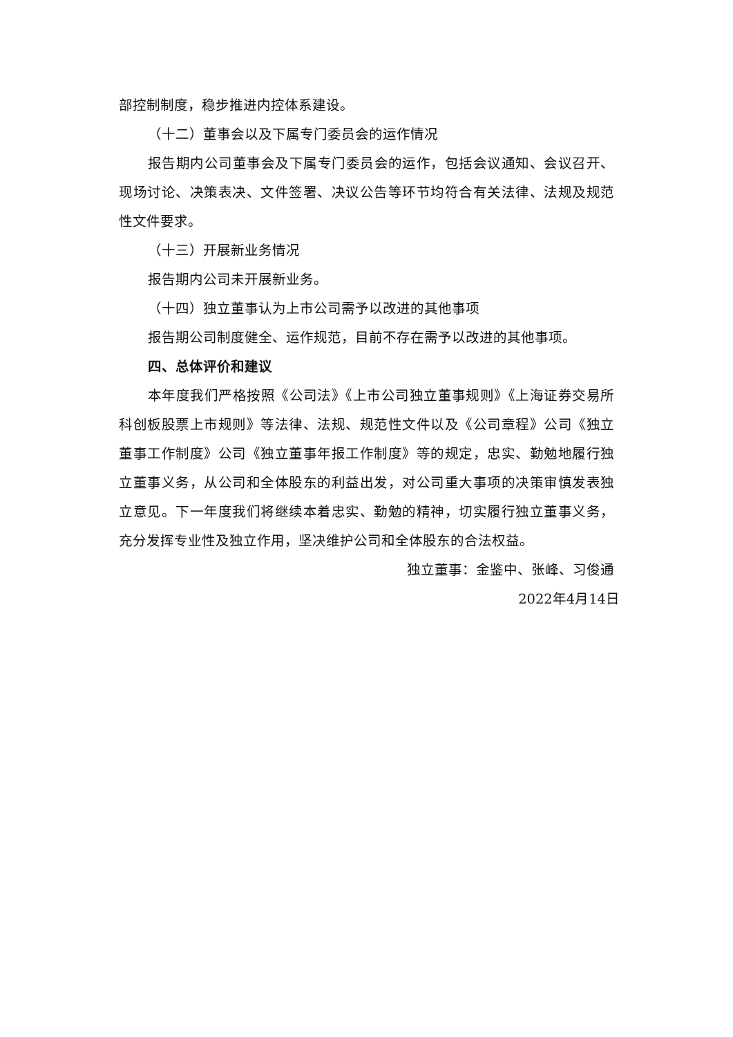部控制制度，稳步推进内控体系建设。
（十二）董事会以及下属专门委员会的运作情况
报告期内公司董事会及下属专门委员会的运作，包括会议通知、会议召开、现场讨论、决策表决、文件签署、决议公告等环节均符合有关法律、法规及规范性文件要求。
（十三）开展新业务情况
报告期内公司未开展新业务。
（十四）独立董事认为上市公司需予以改进的其他事项
报告期公司制度健全、运作规范，目前不存在需予以改进的其他事项。
四、总体评价和建议
本年度我们严格按照《公司法》《上市公司独立董事规则》《上海证券交易所科创板股票上市规则》等法律、法规、规范性文件以及《公司章程》公司《独立董事工作制度》公司《独立董事年报工作制度》等的规定，忠实、勤勉地履行独立董事义务，从公司和全体股东的利益出发，对公司重大事项的决策审慎发表独立意见。下一年度我们将继续本着忠实、勤勉的精神，切实履行独立董事义务，充分发挥专业性及独立作用，坚决维护公司和全体股东的合法权益。
独立董事：金鉴中、张峰、习俊通
2022年4月14日